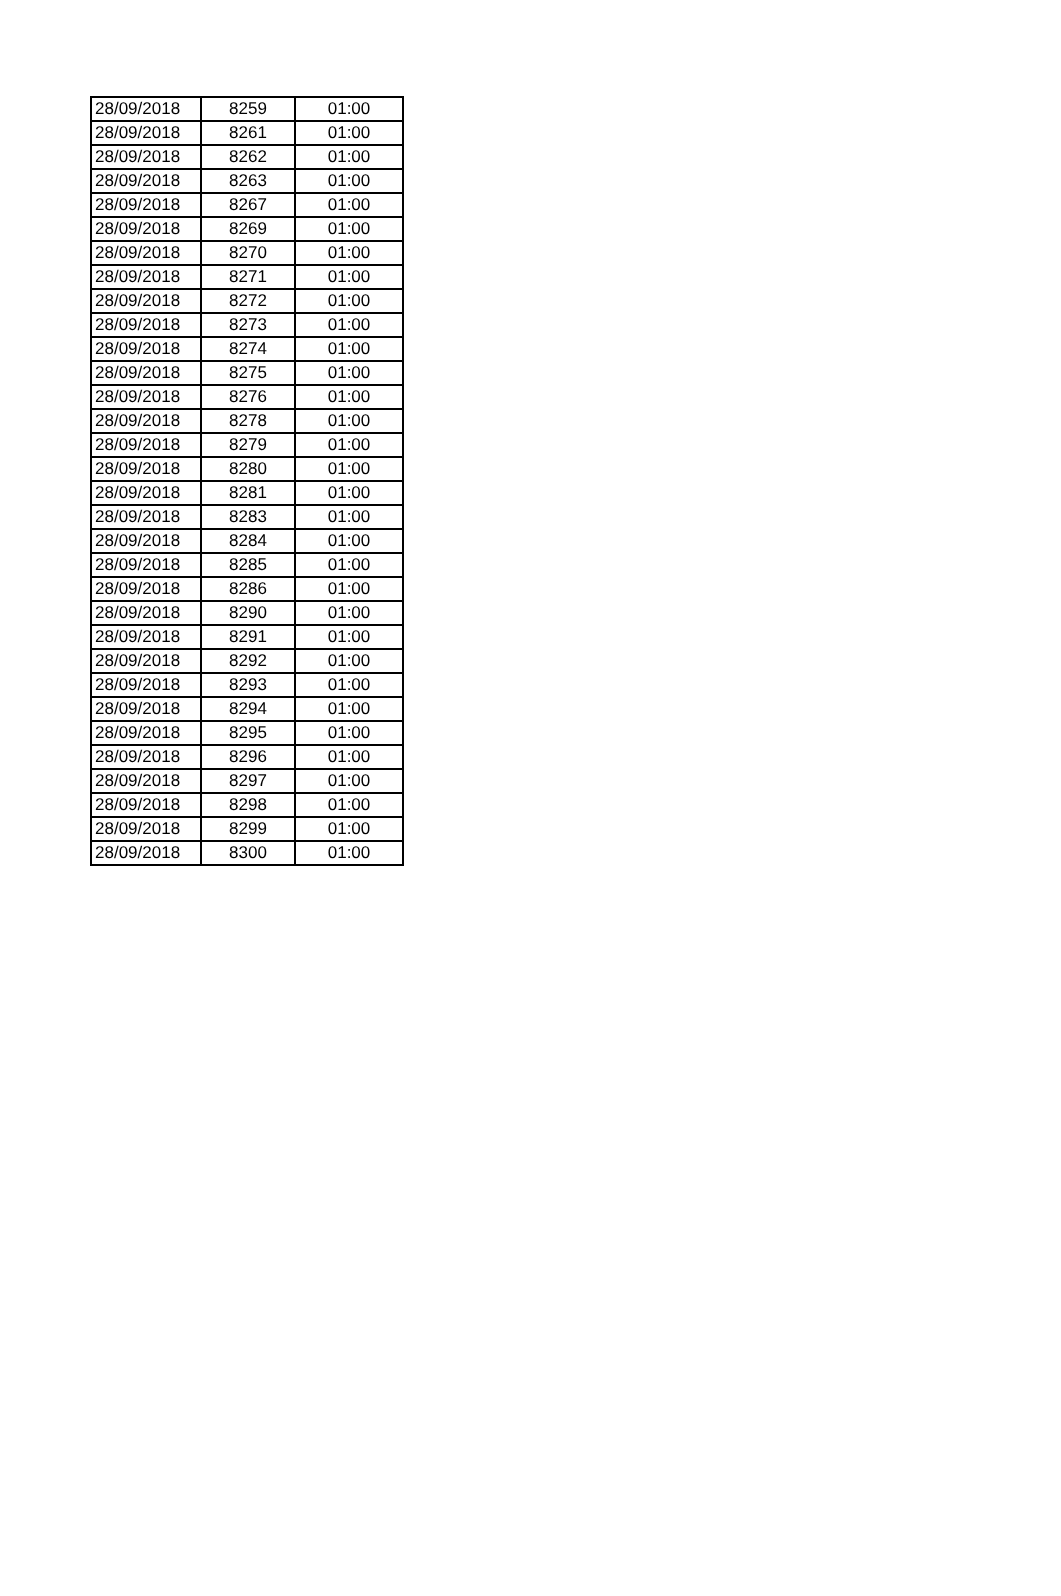| 28/09/2018 | 8259 | 01:00 |
| 28/09/2018 | 8261 | 01:00 |
| 28/09/2018 | 8262 | 01:00 |
| 28/09/2018 | 8263 | 01:00 |
| 28/09/2018 | 8267 | 01:00 |
| 28/09/2018 | 8269 | 01:00 |
| 28/09/2018 | 8270 | 01:00 |
| 28/09/2018 | 8271 | 01:00 |
| 28/09/2018 | 8272 | 01:00 |
| 28/09/2018 | 8273 | 01:00 |
| 28/09/2018 | 8274 | 01:00 |
| 28/09/2018 | 8275 | 01:00 |
| 28/09/2018 | 8276 | 01:00 |
| 28/09/2018 | 8278 | 01:00 |
| 28/09/2018 | 8279 | 01:00 |
| 28/09/2018 | 8280 | 01:00 |
| 28/09/2018 | 8281 | 01:00 |
| 28/09/2018 | 8283 | 01:00 |
| 28/09/2018 | 8284 | 01:00 |
| 28/09/2018 | 8285 | 01:00 |
| 28/09/2018 | 8286 | 01:00 |
| 28/09/2018 | 8290 | 01:00 |
| 28/09/2018 | 8291 | 01:00 |
| 28/09/2018 | 8292 | 01:00 |
| 28/09/2018 | 8293 | 01:00 |
| 28/09/2018 | 8294 | 01:00 |
| 28/09/2018 | 8295 | 01:00 |
| 28/09/2018 | 8296 | 01:00 |
| 28/09/2018 | 8297 | 01:00 |
| 28/09/2018 | 8298 | 01:00 |
| 28/09/2018 | 8299 | 01:00 |
| 28/09/2018 | 8300 | 01:00 |